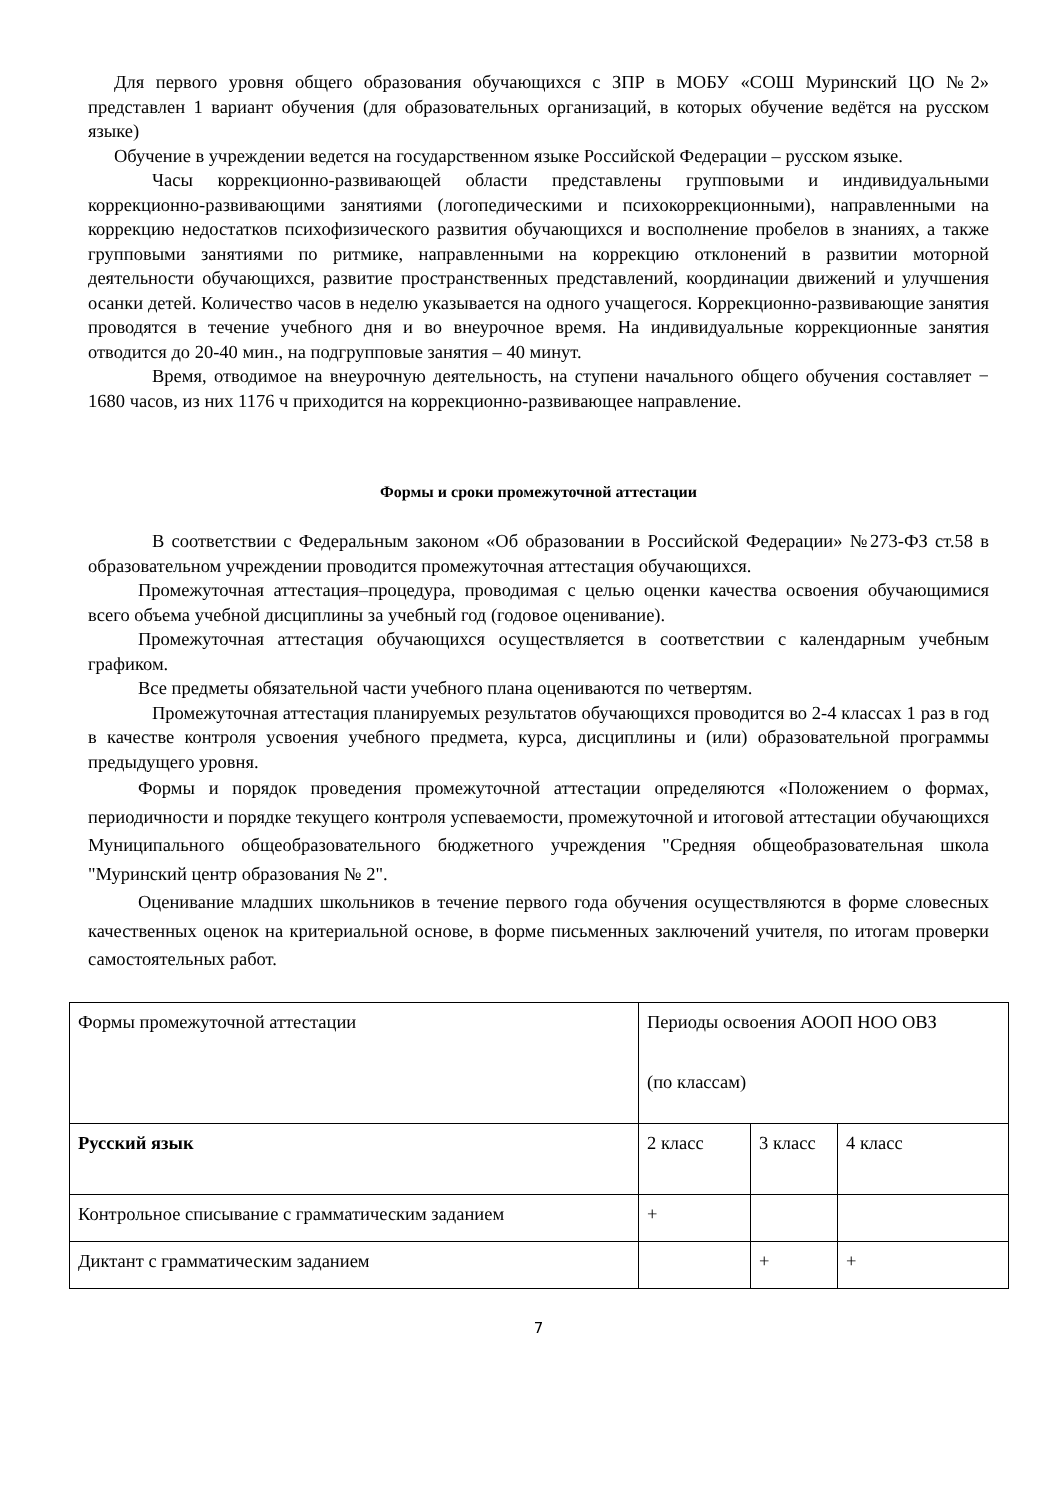Для первого уровня общего образования обучающихся с ЗПР в МОБУ «СОШ Муринский ЦО №2» представлен 1 вариант обучения (для образовательных организаций, в которых обучение ведётся на русском языке)
Обучение в учреждении ведется на государственном языке Российской Федерации – русском языке.
Часы коррекционно-развивающей области представлены групповыми и индивидуальными коррекционно-развивающими занятиями (логопедическими и психокоррекционными), направленными на коррекцию недостатков психофизического развития обучающихся и восполнение пробелов в знаниях, а также групповыми занятиями по ритмике, направленными на коррекцию отклонений в развитии моторной деятельности обучающихся, развитие пространственных представлений, координации движений и улучшения осанки детей. Количество часов в неделю указывается на одного учащегося. Коррекционно-развивающие занятия проводятся в течение учебного дня и во внеурочное время. На индивидуальные коррекционные занятия отводится до 20-40 мин., на подгрупповые занятия – 40 минут.
Время, отводимое на внеурочную деятельность, на ступени начального общего обучения составляет − 1680 часов, из них 1176 ч приходится на коррекционно-развивающее направление.
Формы и сроки промежуточной аттестации
В соответствии с Федеральным законом «Об образовании в Российской Федерации» №273-ФЗ ст.58 в образовательном учреждении проводится промежуточная аттестация обучающихся.
Промежуточная аттестация–процедура, проводимая с целью оценки качества освоения обучающимися всего объема учебной дисциплины за учебный год (годовое оценивание).
Промежуточная аттестация обучающихся осуществляется в соответствии с календарным учебным графиком.
Все предметы обязательной части учебного плана оцениваются по четвертям.
Промежуточная аттестация планируемых результатов обучающихся проводится во 2-4 классах 1 раз в год в качестве контроля усвоения учебного предмета, курса, дисциплины и (или) образовательной программы предыдущего уровня.
Формы и порядок проведения промежуточной аттестации определяются «Положением о формах, периодичности и порядке текущего контроля успеваемости, промежуточной и итоговой аттестации обучающихся Муниципального общеобразовательного бюджетного учреждения "Средняя общеобразовательная школа "Муринский центр образования № 2".
Оценивание младших школьников в течение первого года обучения осуществляются в форме словесных качественных оценок на критериальной основе, в форме письменных заключений учителя, по итогам проверки самостоятельных работ.
| Формы промежуточной аттестации | Периоды освоения АООП НОО ОВЗ (по классам) | | |
| Русский язык | 2 класс | 3 класс | 4 класс |
| Контрольное списывание с грамматическим заданием | + | | |
| Диктант с грамматическим заданием | | + | + |
7